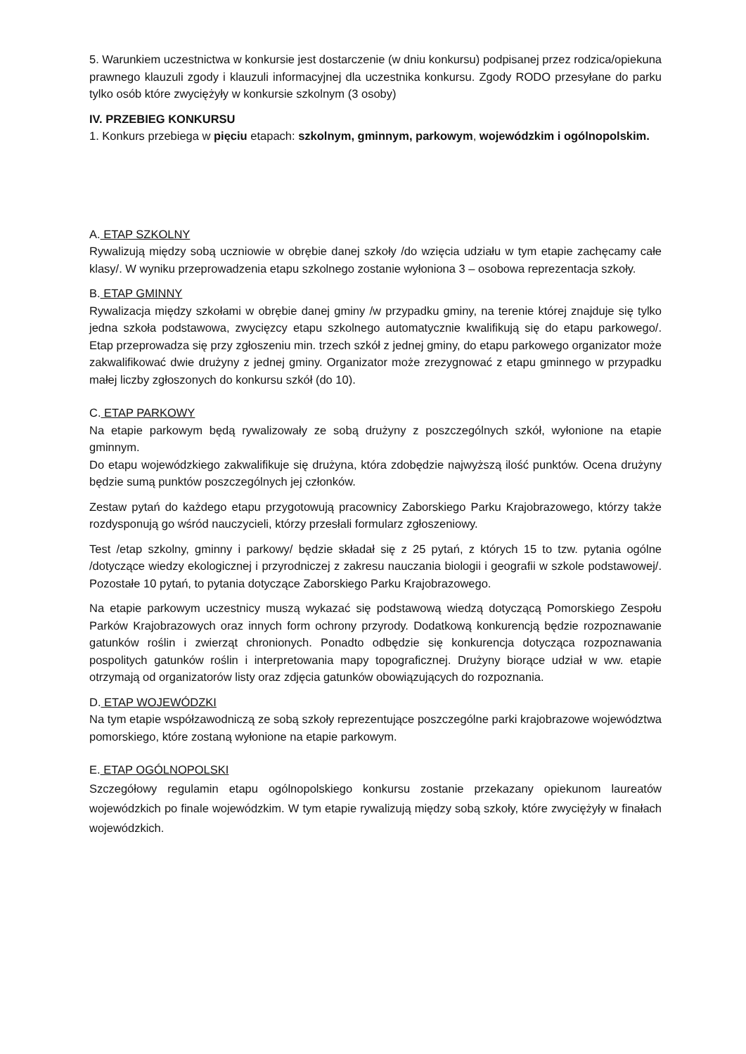5. Warunkiem uczestnictwa w konkursie jest dostarczenie (w dniu konkursu) podpisanej przez rodzica/opiekuna prawnego klauzuli zgody i klauzuli informacyjnej dla uczestnika konkursu. Zgody RODO przesyłane do parku tylko osób które zwyciężyły w konkursie szkolnym (3 osoby)
IV. PRZEBIEG KONKURSU
1. Konkurs przebiega w pięciu etapach: szkolnym, gminnym, parkowym, wojewódzkim i ogólnopolskim.
A. ETAP SZKOLNY
Rywalizują między sobą uczniowie w obrębie danej szkoły /do wzięcia udziału w tym etapie zachęcamy całe klasy/. W wyniku przeprowadzenia etapu szkolnego zostanie wyłoniona 3 – osobowa reprezentacja szkoły.
B. ETAP GMINNY
Rywalizacja między szkołami w obrębie danej gminy /w przypadku gminy, na terenie której znajduje się tylko jedna szkoła podstawowa, zwycięzcy etapu szkolnego automatycznie kwalifikują się do etapu parkowego/. Etap przeprowadza się przy zgłoszeniu min. trzech szkół z jednej gminy, do etapu parkowego organizator może zakwalifikować dwie drużyny z jednej gminy. Organizator może zrezygnować z etapu gminnego w przypadku małej liczby zgłoszonych do konkursu szkół (do 10).
C. ETAP PARKOWY
Na etapie parkowym będą rywalizowały ze sobą drużyny z poszczególnych szkół, wyłonione na etapie gminnym.
Do etapu wojewódzkiego zakwalifikuje się drużyna, która zdobędzie najwyższą ilość punktów. Ocena drużyny będzie sumą punktów poszczególnych jej członków.
Zestaw pytań do każdego etapu przygotowują pracownicy Zaborskiego Parku Krajobrazowego, którzy także rozdysponują go wśród nauczycieli, którzy przesłali formularz zgłoszeniowy.
Test /etap szkolny, gminny i parkowy/ będzie składał się z 25 pytań, z których 15 to tzw. pytania ogólne /dotyczące wiedzy ekologicznej i przyrodniczej z zakresu nauczania biologii i geografii w szkole podstawowej/. Pozostałe 10 pytań, to pytania dotyczące Zaborskiego Parku Krajobrazowego.
Na etapie parkowym uczestnicy muszą wykazać się podstawową wiedzą dotyczącą Pomorskiego Zespołu Parków Krajobrazowych oraz innych form ochrony przyrody. Dodatkową konkurencją będzie rozpoznawanie gatunków roślin i zwierząt chronionych. Ponadto odbędzie się konkurencja dotycząca rozpoznawania pospolitych gatunków roślin i interpretowania mapy topograficznej. Drużyny biorące udział w ww. etapie otrzymają od organizatorów listy oraz zdjęcia gatunków obowiązujących do rozpoznania.
D. ETAP WOJEWÓDZKI
Na tym etapie współzawodniczą ze sobą szkoły reprezentujące poszczególne parki krajobrazowe województwa pomorskiego, które zostaną wyłonione na etapie parkowym.
E. ETAP OGÓLNOPOLSKI
Szczegółowy regulamin etapu ogólnopolskiego konkursu zostanie przekazany opiekunom laureatów wojewódzkich po finale wojewódzkim. W tym etapie rywalizują między sobą szkoły, które zwyciężyły w finałach wojewódzkich.